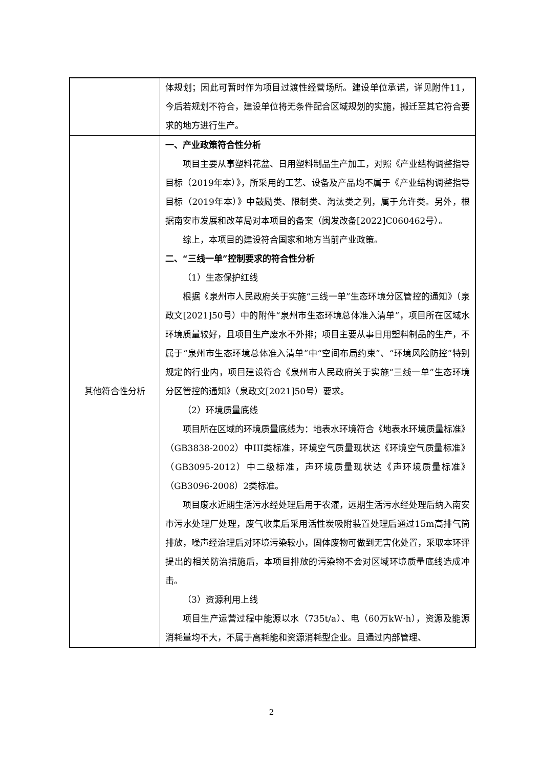| | 体规划；因此可暂时作为项目过渡性经营场所。建设单位承诺，详见附件11，今后若规划不符合，建设单位将无条件配合区域规划的实施，搬迁至其它符合要求的地方进行生产。 |
| 其他符合性分析 | 一、产业政策符合性分析 项目主要从事塑料花盆、日用塑料制品生产加工，对照《产业结构调整指导目标（2019年本）》，所采用的工艺、设备及产品均不属于《产业结构调整指导目标（2019年本）》中鼓励类、限制类、淘汰类之列，属于允许类。另外，根据南安市发展和改革局对本项目的备案（闽发改备[2022]C060462号）。 综上，本项目的建设符合国家和地方当前产业政策。 二、“三线一单”控制要求的符合性分析 （1）生态保护红线 根据《泉州市人民政府关于实施“三线一单”生态环境分区管控的通知》（泉政文[2021]50号）中的附件“泉州市生态环境总体准入清单”，项目所在区域水环境质量较好，且项目生产废水不外排；项目主要从事日用塑料制品的生产，不属于“泉州市生态环境总体准入清单”中“空间布局约束”、“环境风险防控”特别规定的行业内，项目建设符合《泉州市人民政府关于实施“三线一单”生态环境分区管控的通知》（泉政文[2021]50号）要求。 （2）环境质量底线 项目所在区域的环境质量底线为：地表水环境符合《地表水环境质量标准》（GB3838-2002）中III类标准，环境空气质量现状达《环境空气质量标准》（GB3095-2012）中二级标准，声环境质量现状达《声环境质量标准》（GB3096-2008）2类标准。 项目废水近期生活污水经处理后用于农灌，远期生活污水经处理后纳入南安市污水处理厂处理，废气收集后采用活性炭吸附装置处理后通过15m高排气筒排放，噪声经治理后对环境污染较小，固体废物可做到无害化处置，采取本环评提出的相关防治措施后，本项目排放的污染物不会对区域环境质量底线造成冲击。 （3）资源利用上线 项目生产运营过程中能源以水（735t/a）、电（60万kW·h），资源及能源消耗量均不大，不属于高耗能和资源消耗型企业。且通过内部管理、 |
2